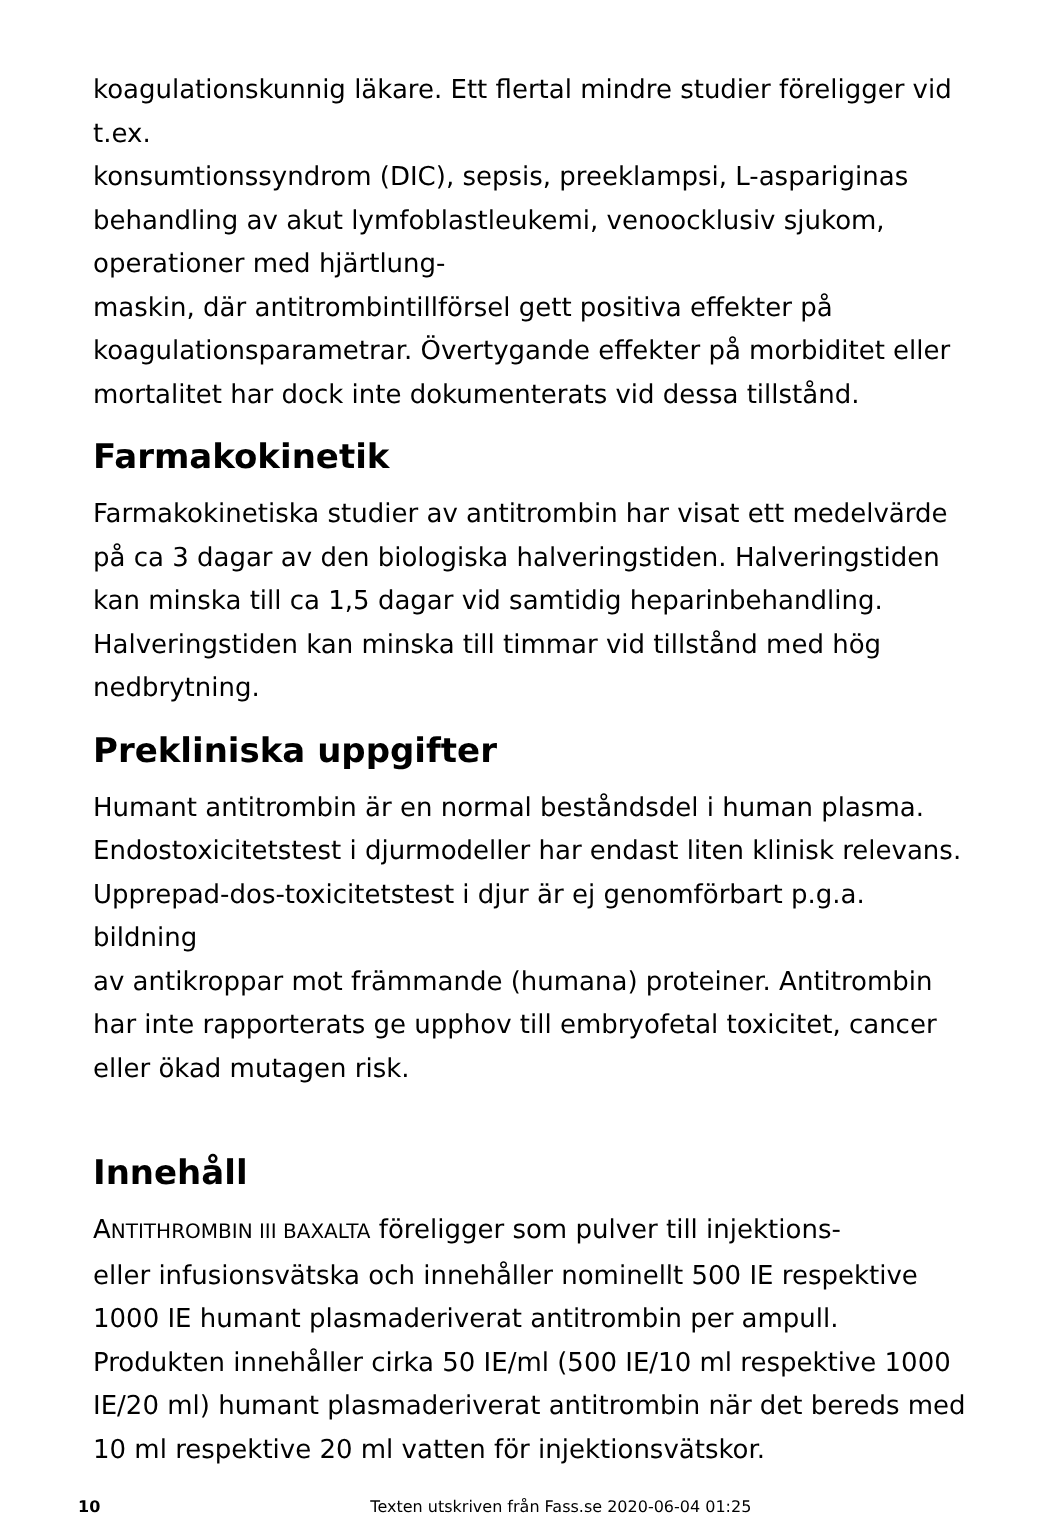koagulationskunnig läkare. Ett flertal mindre studier föreligger vid
t.ex.
konsumtionssyndrom (DIC), sepsis, preeklampsi, L-aspariginas
behandling av akut lymfoblastleukemi, venoocklusiv sjukom,
operationer med hjärtlung-
maskin, där antitrombintillförsel gett positiva effekter på
koagulationsparametrar. Övertygande effekter på morbiditet eller
mortalitet har dock inte dokumenterats vid dessa tillstånd.
Farmakokinetik
Farmakokinetiska studier av antitrombin har visat ett medelvärde
på ca 3 dagar av den biologiska halveringstiden. Halveringstiden
kan minska till ca 1,5 dagar vid samtidig heparinbehandling.
Halveringstiden kan minska till timmar vid tillstånd med hög
nedbrytning.
Prekliniska uppgifter
Humant antitrombin är en normal beståndsdel i human plasma.
Endostoxicitetstest i djurmodeller har endast liten klinisk relevans.
Upprepad-dos-toxicitetstest i djur är ej genomförbart p.g.a. bildning
av antikroppar mot främmande (humana) proteiner. Antitrombin
har inte rapporterats ge upphov till embryofetal toxicitet, cancer
eller ökad mutagen risk.
Innehåll
ANTITHROMBIN III BAXALTA föreligger som pulver till injektions-
eller infusionsvätska och innehåller nominellt 500 IE respektive
1000 IE humant plasmaderiverat antitrombin per ampull.
Produkten innehåller cirka 50 IE/ml (500 IE/10 ml respektive 1000
IE/20 ml) humant plasmaderiverat antitrombin när det bereds med
10 ml respektive 20 ml vatten för injektionsvätskor.
10 Texten utskriven från Fass.se 2020-06-04 01:25